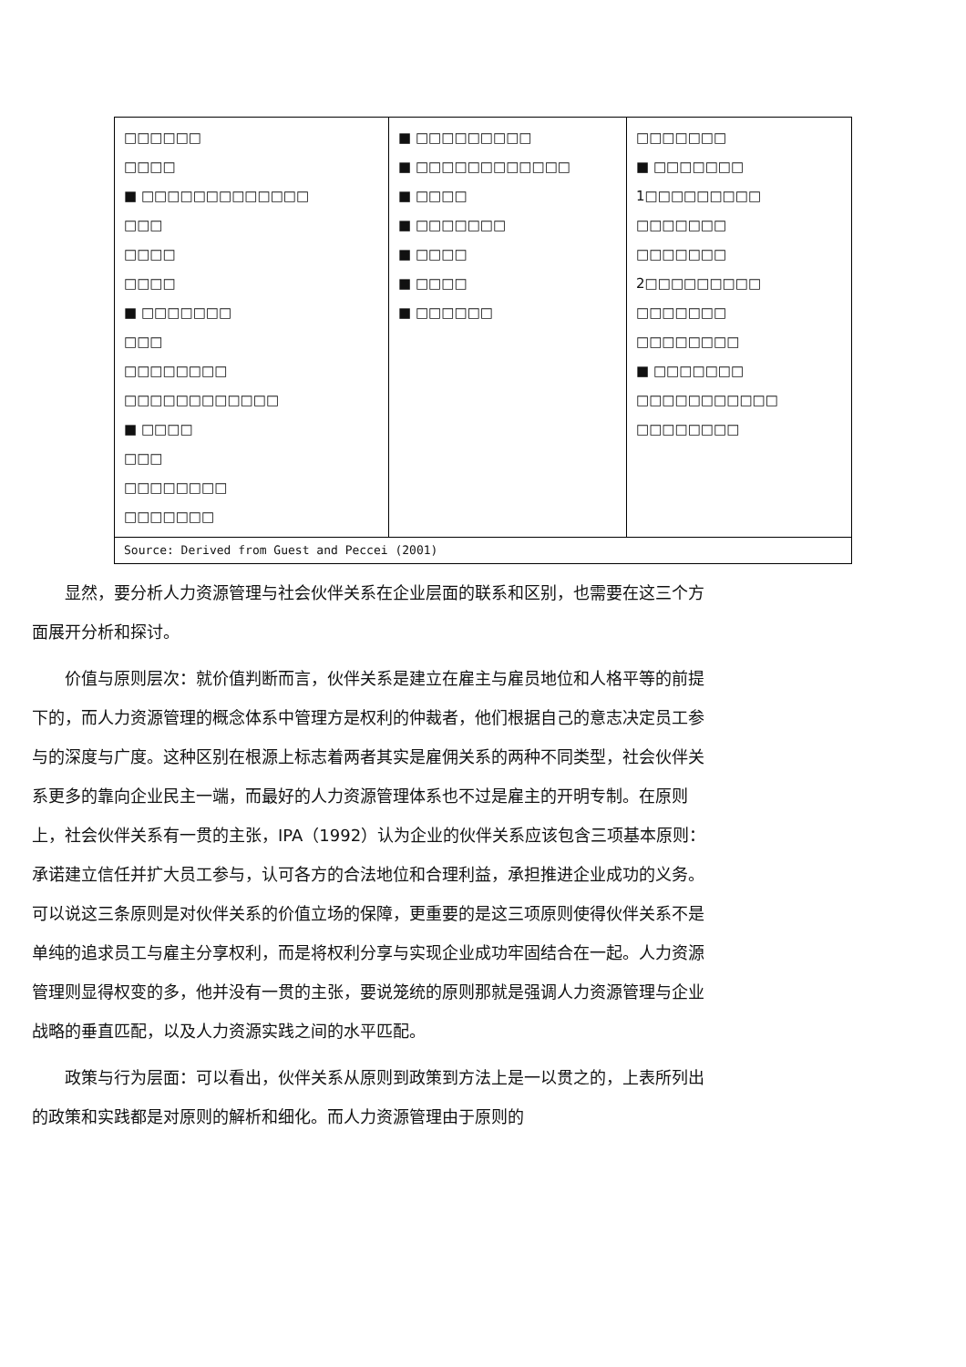| □□□□□□ □□□□ ■ □□□□□□□□□□□□□ □□□ □□□□ □□□□ ■ □□□□□□□ □□□ □□□□□□□□ □□□□□□□□□□□□ ■ □□□□ □□□ □□□□□□□□ □□□□□□□ | ■ □□□□□□□□□ ■ □□□□□□□□□□□□ ■ □□□□ ■ □□□□□□□ ■ □□□□ ■ □□□□ ■ □□□□□□ | □□□□□□□ ■ □□□□□□□ 1□□□□□□□□□ □□□□□□□ □□□□□□□ 2□□□□□□□□□ □□□□□□□ □□□□□□□□ ■ □□□□□□□ □□□□□□□□□□□ □□□□□□□□ |
| Source: Derived from Guest and Peccei (2001) | | |
显然，要分析人力资源管理与社会伙伴关系在企业层面的联系和区别，也需要在这三个方面展开分析和探讨。
价值与原则层次：就价值判断而言，伙伴关系是建立在雇主与雇员地位和人格平等的前提下的，而人力资源管理的概念体系中管理方是权利的仲裁者，他们根据自己的意志决定员工参与的深度与广度。这种区别在根源上标志着两者其实是雇佣关系的两种不同类型，社会伙伴关系更多的靠向企业民主一端，而最好的人力资源管理体系也不过是雇主的开明专制。在原则上，社会伙伴关系有一贯的主张，IPA（1992）认为企业的伙伴关系应该包含三项基本原则：承诺建立信任并扩大员工参与，认可各方的合法地位和合理利益，承担推进企业成功的义务。可以说这三条原则是对伙伴关系的价值立场的保障，更重要的是这三项原则使得伙伴关系不是单纯的追求员工与雇主分享权利，而是将权利分享与实现企业成功牢固结合在一起。人力资源管理则显得权变的多，他并没有一贯的主张，要说笼统的原则那就是强调人力资源管理与企业战略的垂直匹配，以及人力资源实践之间的水平匹配。
政策与行为层面：可以看出，伙伴关系从原则到政策到方法上是一以贯之的，上表所列出的政策和实践都是对原则的解析和细化。而人力资源管理由于原则的